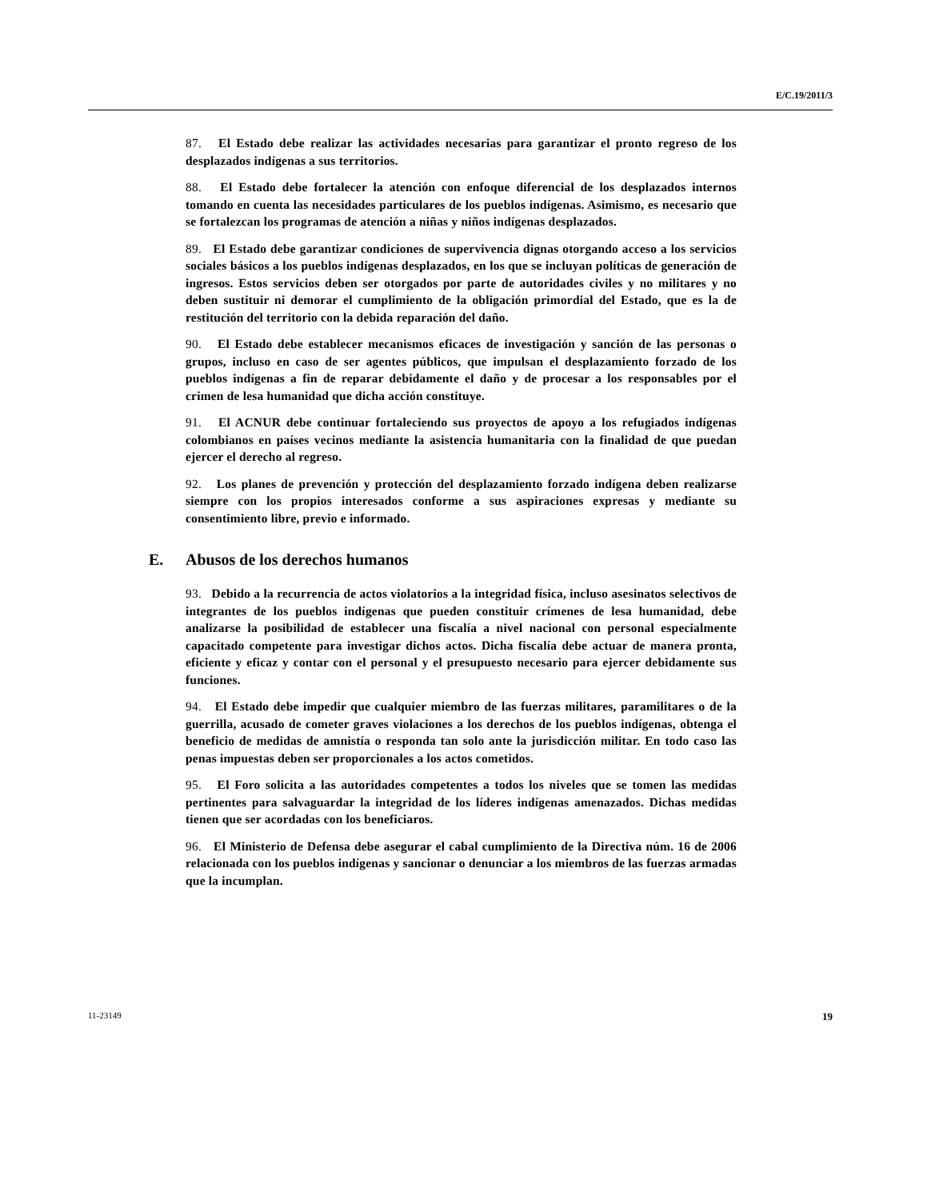E/C.19/2011/3
87. El Estado debe realizar las actividades necesarias para garantizar el pronto regreso de los desplazados indígenas a sus territorios.
88. El Estado debe fortalecer la atención con enfoque diferencial de los desplazados internos tomando en cuenta las necesidades particulares de los pueblos indígenas. Asimismo, es necesario que se fortalezcan los programas de atención a niñas y niños indígenas desplazados.
89. El Estado debe garantizar condiciones de supervivencia dignas otorgando acceso a los servicios sociales básicos a los pueblos indígenas desplazados, en los que se incluyan políticas de generación de ingresos. Estos servicios deben ser otorgados por parte de autoridades civiles y no militares y no deben sustituir ni demorar el cumplimiento de la obligación primordial del Estado, que es la de restitución del territorio con la debida reparación del daño.
90. El Estado debe establecer mecanismos eficaces de investigación y sanción de las personas o grupos, incluso en caso de ser agentes públicos, que impulsan el desplazamiento forzado de los pueblos indígenas a fin de reparar debidamente el daño y de procesar a los responsables por el crimen de lesa humanidad que dicha acción constituye.
91. El ACNUR debe continuar fortaleciendo sus proyectos de apoyo a los refugiados indígenas colombianos en países vecinos mediante la asistencia humanitaria con la finalidad de que puedan ejercer el derecho al regreso.
92. Los planes de prevención y protección del desplazamiento forzado indígena deben realizarse siempre con los propios interesados conforme a sus aspiraciones expresas y mediante su consentimiento libre, previo e informado.
E. Abusos de los derechos humanos
93. Debido a la recurrencia de actos violatorios a la integridad física, incluso asesinatos selectivos de integrantes de los pueblos indígenas que pueden constituir crímenes de lesa humanidad, debe analizarse la posibilidad de establecer una fiscalía a nivel nacional con personal especialmente capacitado competente para investigar dichos actos. Dicha fiscalía debe actuar de manera pronta, eficiente y eficaz y contar con el personal y el presupuesto necesario para ejercer debidamente sus funciones.
94. El Estado debe impedir que cualquier miembro de las fuerzas militares, paramilitares o de la guerrilla, acusado de cometer graves violaciones a los derechos de los pueblos indígenas, obtenga el beneficio de medidas de amnistía o responda tan solo ante la jurisdicción militar. En todo caso las penas impuestas deben ser proporcionales a los actos cometidos.
95. El Foro solicita a las autoridades competentes a todos los niveles que se tomen las medidas pertinentes para salvaguardar la integridad de los líderes indígenas amenazados. Dichas medidas tienen que ser acordadas con los beneficiaros.
96. El Ministerio de Defensa debe asegurar el cabal cumplimiento de la Directiva núm. 16 de 2006 relacionada con los pueblos indígenas y sancionar o denunciar a los miembros de las fuerzas armadas que la incumplan.
11-23149 19